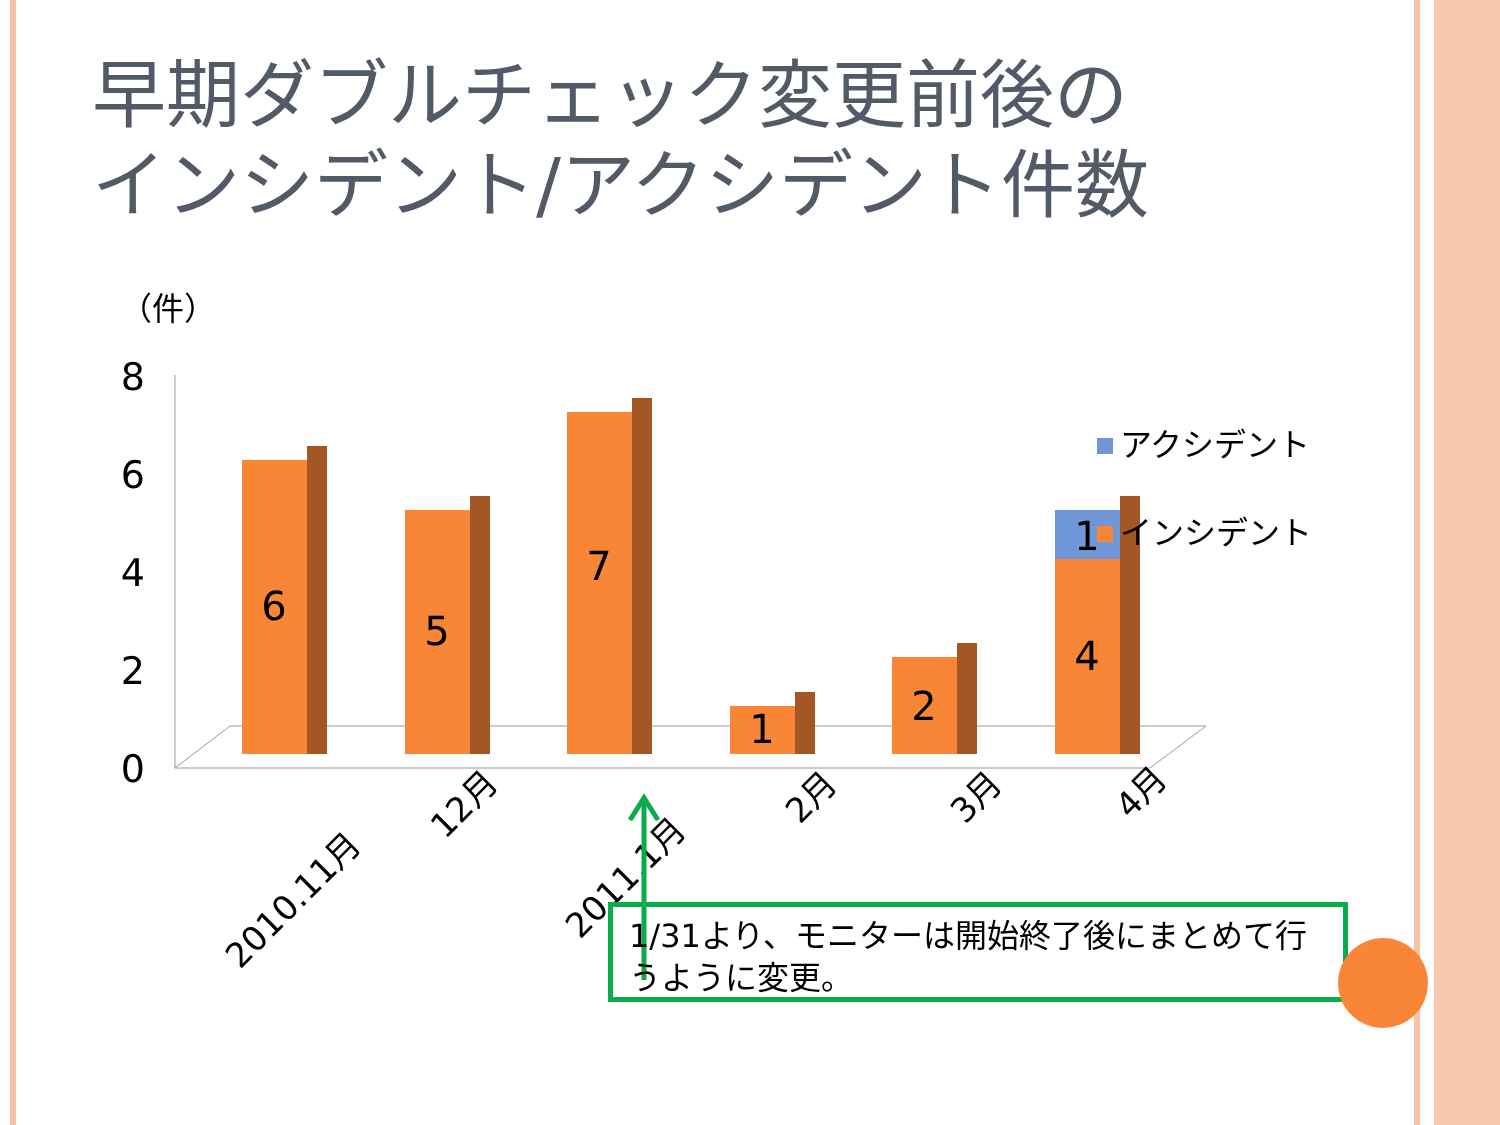早期ダブルチェック変更前後の
インシデント/アクシデント件数
（件）
8
6
4
2
0
6
5
7
1
2
4
1
2010.11月
12月
2011.1月
2月
3月
4月
アクシデント
インシデント
1/31より、モニターは開始終了後にまとめて行うように変更。